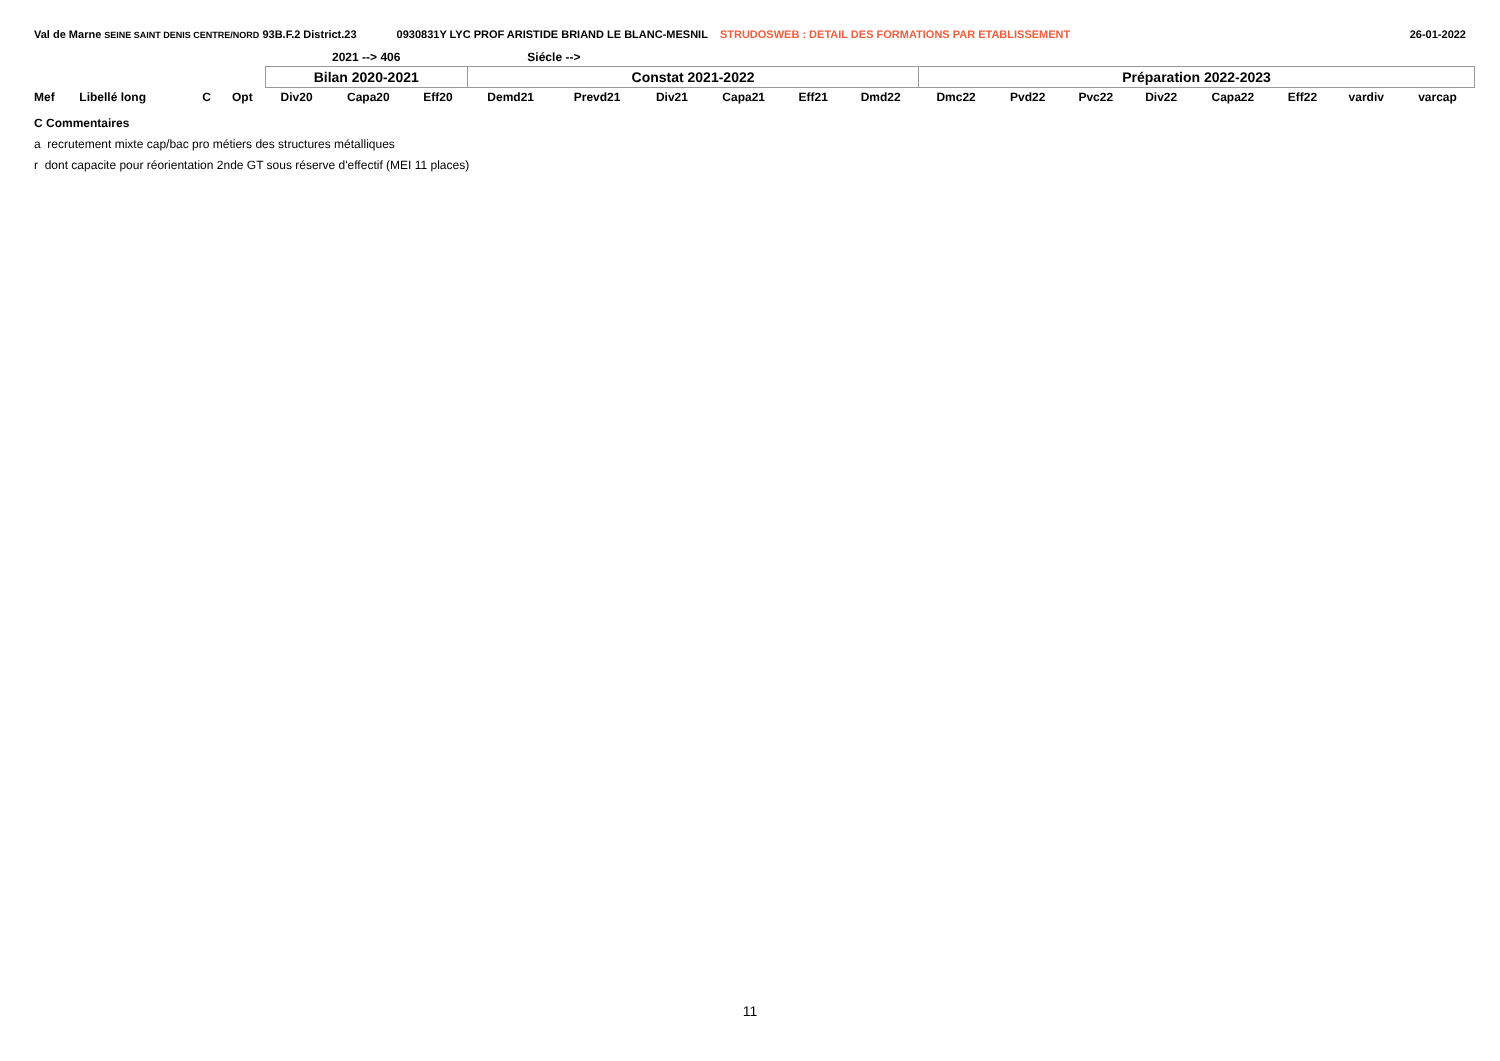Val de Marne SEINE SAINT DENIS CENTRE/NORD 93B.F.2 District.23 0930831Y LYC PROF ARISTIDE BRIAND LE BLANC-MESNIL STRUDOSWEB : DETAIL DES FORMATIONS PAR ETABLISSEMENT 26-01-2022
| | | | | 2021 --> 406 | | | Siécle --> | | | | | | | | | | | | | |
| | | | | Bilan 2020-2021 | | | Constat 2021-2022 | | | | | | Préparation 2022-2023 | | | | | | | |
| Mef | Libellé long | C | Opt | Div20 | Capa20 | Eff20 | Demd21 | Prevd21 | Div21 | Capa21 | Eff21 | Dmd22 | Dmc22 | Pvd22 | Pvc22 | Div22 | Capa22 | Eff22 | vardiv | varcap |
C Commentaires
a recrutement mixte cap/bac pro métiers des structures métalliques
r dont capacite pour réorientation 2nde GT sous réserve d'effectif (MEI 11 places)
11